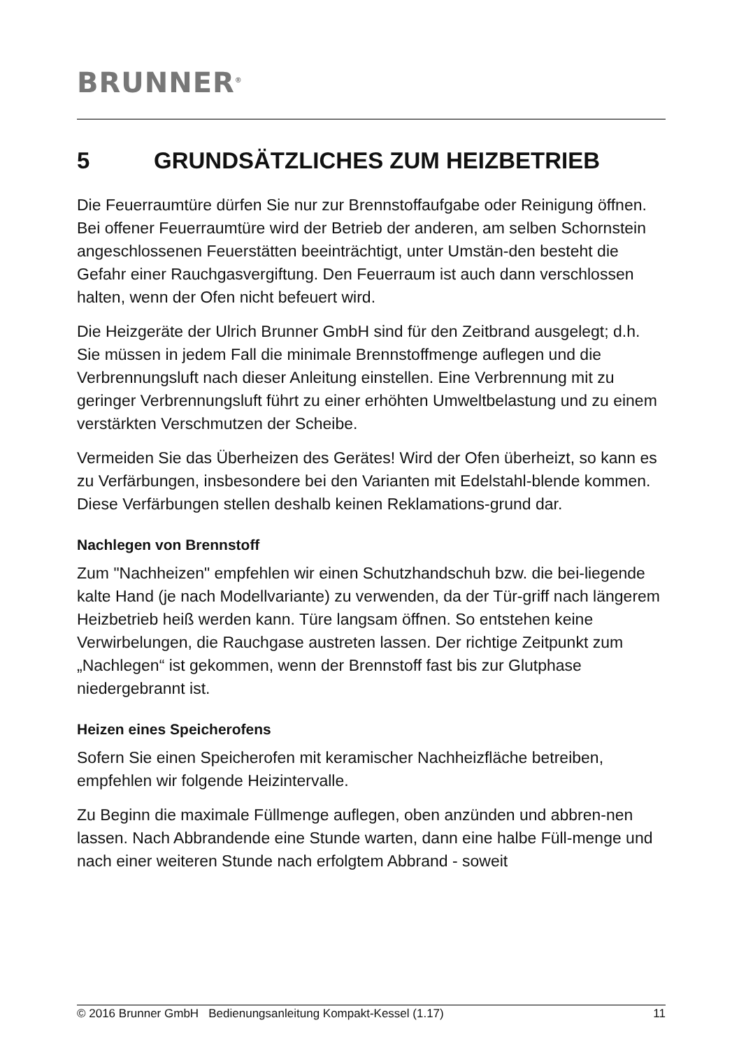BRUNNER<sup>®</sup>
5 GRUNDSÄTZLICHES ZUM HEIZBETRIEB
Die Feuerraumtüre dürfen Sie nur zur Brennstoffaufgabe oder Reinigung öffnen. Bei offener Feuerraumtüre wird der Betrieb der anderen, am selben Schornstein angeschlossenen Feuerstätten beeinträchtigt, unter Umstän-den besteht die Gefahr einer Rauchgasvergiftung. Den Feuerraum ist auch dann verschlossen halten, wenn der Ofen nicht befeuert wird.
Die Heizgeräte der Ulrich Brunner GmbH sind für den Zeitbrand ausgelegt; d.h. Sie müssen in jedem Fall die minimale Brennstoffmenge auflegen und die Verbrennungsluft nach dieser Anleitung einstellen. Eine Verbrennung mit zu geringer Verbrennungsluft führt zu einer erhöhten Umweltbelastung und zu einem verstärkten Verschmutzen der Scheibe.
Vermeiden Sie das Überheizen des Gerätes! Wird der Ofen überheizt, so kann es zu Verfärbungen, insbesondere bei den Varianten mit Edelstahl-blende kommen. Diese Verfärbungen stellen deshalb keinen Reklamations-grund dar.
Nachlegen von Brennstoff
Zum "Nachheizen" empfehlen wir einen Schutzhandschuh bzw. die bei-liegende kalte Hand (je nach Modellvariante) zu verwenden, da der Tür-griff nach längerem Heizbetrieb heiß werden kann. Türe langsam öffnen. So entstehen keine Verwirbelungen, die Rauchgase austreten lassen. Der richtige Zeitpunkt zum „Nachlegen“ ist gekommen, wenn der Brennstoff fast bis zur Glutphase niedergebrannt ist.
Heizen eines Speicherofens
Sofern Sie einen Speicherofen mit keramischer Nachheizfläche betreiben, empfehlen wir folgende Heizintervalle.
Zu Beginn die maximale Füllmenge auflegen, oben anzünden und abbren-nen lassen. Nach Abbrandende eine Stunde warten, dann eine halbe Füll-menge und nach einer weiteren Stunde nach erfolgtem Abbrand - soweit
© 2016 Brunner GmbH Bedienungsanleitung Kompakt-Kessel (1.17) 11